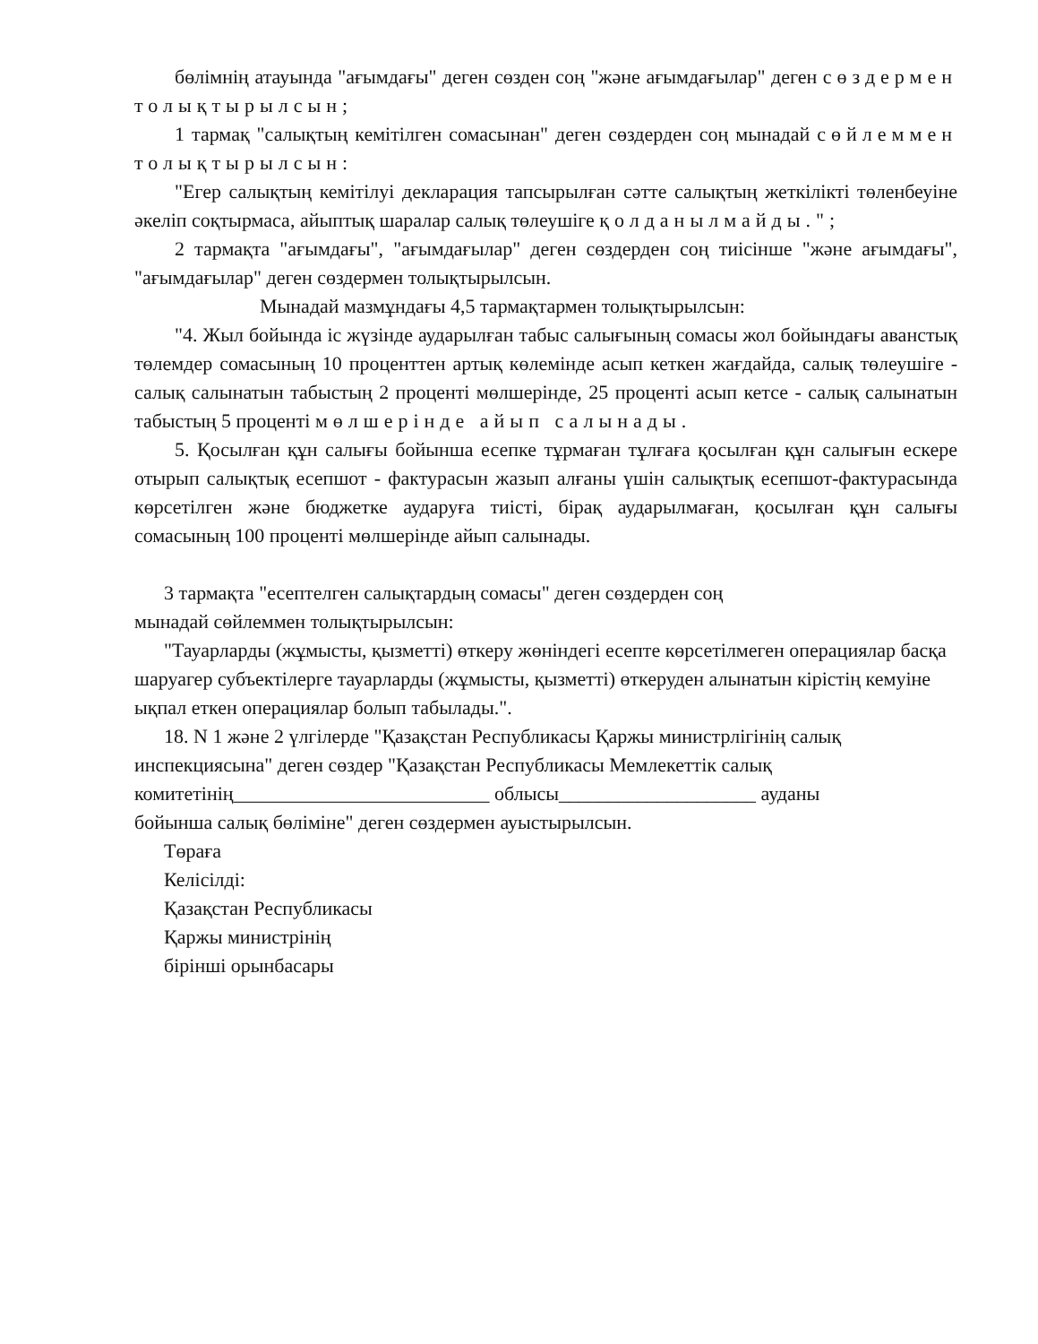бөлімнің атауында "ағымдағы" деген сөзден соң "және ағымдағылар" деген сөздермен толықтырылсын;
1 тармақ "салықтың кемітілген сомасынан" деген сөздерден соң мынадай сөйлеммен толықтырылсын:
"Егер салықтың кемітілуі декларация тапсырылған сәтте салықтың жеткілікті төленбеуіне әкеліп соқтырмаса, айыптық шаралар салық төлеушіге қолданылмайды.";
2 тармақта "ағымдағы", "ағымдағылар" деген сөздерден соң тиісінше "және ағымдағы", "ағымдағылар" деген сөздермен толықтырылсын.
Мынадай мазмұндағы 4,5 тармақтармен толықтырылсын:
"4. Жыл бойында іс жүзінде аударылған табыс салығының сомасы жол бойындағы аванстық төлемдер сомасының 10 проценттен артық көлемінде асып кеткен жағдайда, салық төлеушіге - салық салынатын табыстың 2 проценті мөлшерінде, 25 проценті асып кетсе - салық салынатын табыстың 5 проценті мөлшерінде айып салынады.
5. Қосылған құн салығы бойынша есепке тұрмаған тұлғаға қосылған құн салығын ескере отырып салықтық есепшот - фактурасын жазып алғаны үшін салықтық есепшот-фактурасында көрсетілген және бюджетке аударуға тиісті, бірақ аударылмаған, қосылған құн салығы сомасының 100 проценті мөлшерінде айып салынады.
3 тармақта "есептелген салықтардың сомасы" деген сөздерден соң
мынадай сөйлеммен толықтырылсын:
"Тауарларды (жұмысты, қызметті) өткеру жөніндегі есепте көрсетілмеген операциялар басқа шаруагер субъектілерге тауарларды (жұмысты, қызметті) өткеруден алынатын кірістің кемуіне ықпал еткен операциялар болып табылады.".
18. N 1 және 2 үлгілерде "Қазақстан Республикасы Қаржы министрлігінің салық инспекциясына" деген сөздер "Қазақстан Республикасы Мемлекеттік салық комитетінің__________________________ облысы____________________ ауданы
бойынша салық бөліміне" деген сөздермен ауыстырылсын.
Төраға
Келісілді:
Қазақстан Республикасы
Қаржы министрінің
бірінші орынбасары